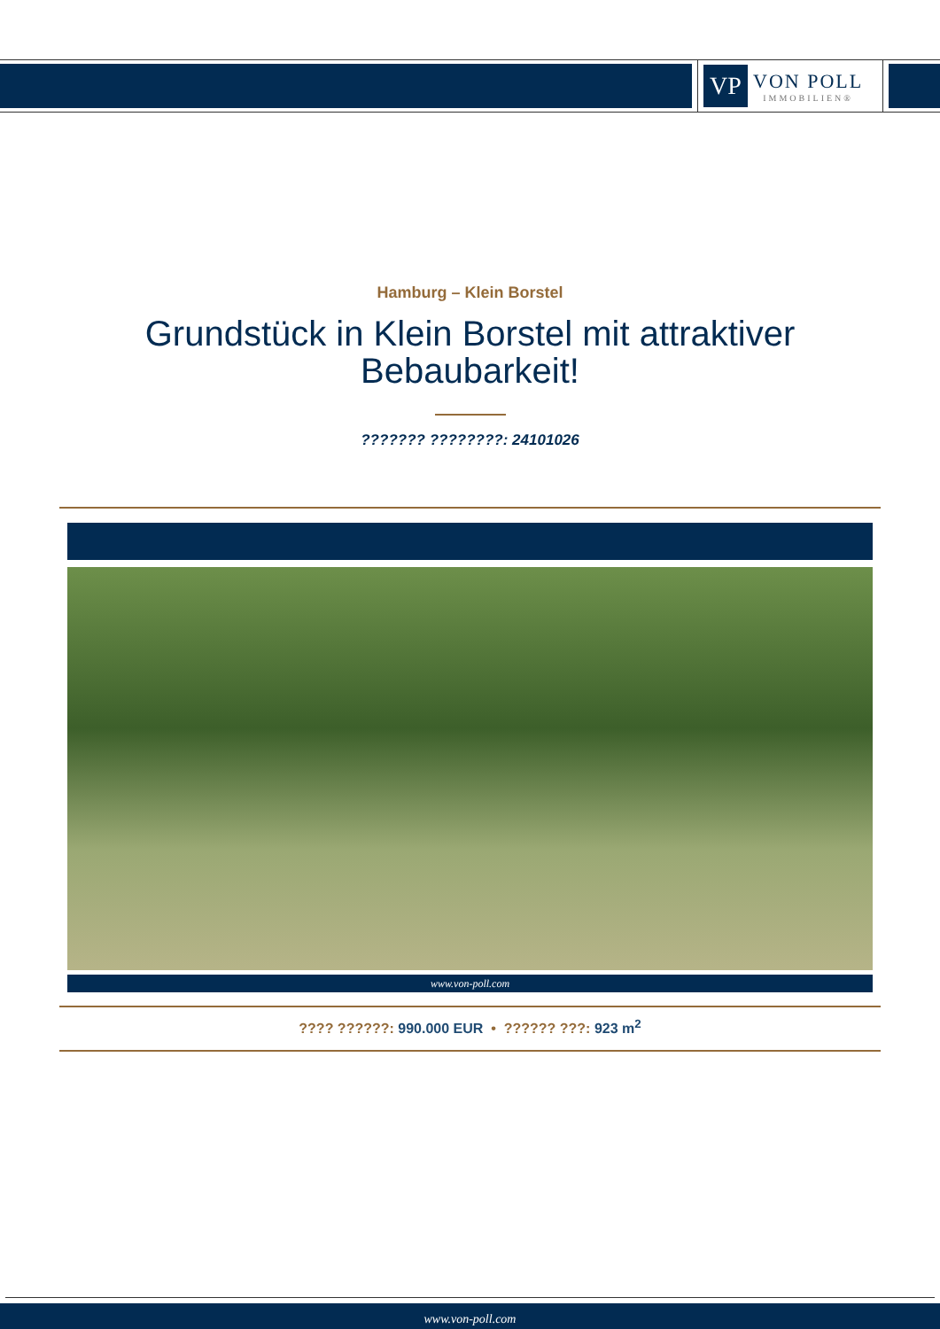VP
VON POLL
IMMOBILIEN®
Hamburg – Klein Borstel
Grundstück in Klein Borstel mit attraktiver Bebaubarkeit!
??????? ????????: 24101026
www.von-poll.com
???? ??????: 990.000 EUR • ?????? ???: 923 m<sup>2</sup>
www.von-poll.com